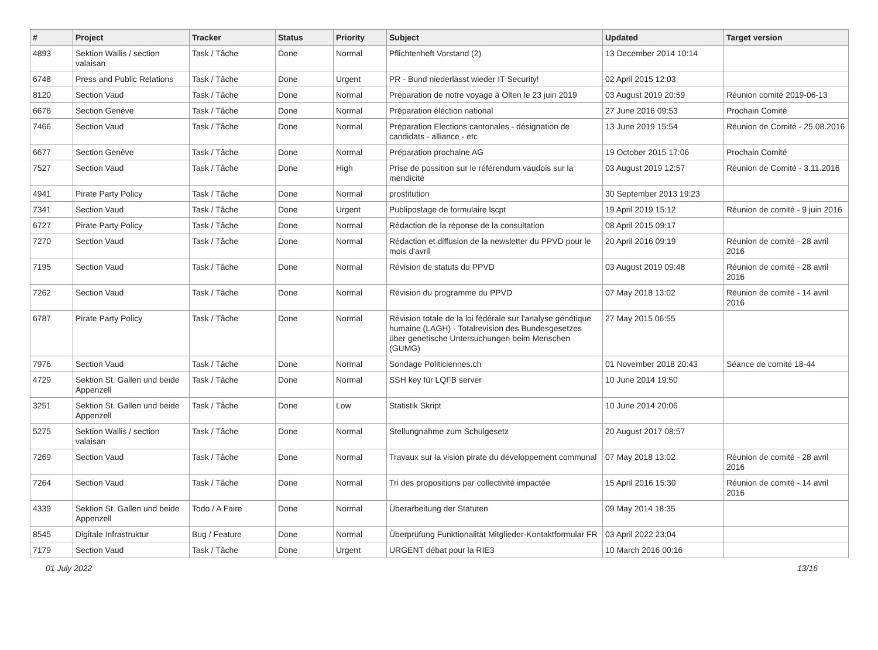| # | Project | Tracker | Status | Priority | Subject | Updated | Target version |
| --- | --- | --- | --- | --- | --- | --- | --- |
| 4893 | Sektion Wallis / section valaisan | Task / Tâche | Done | Normal | Pflichtenheft Vorstand (2) | 13 December 2014 10:14 | |
| 6748 | Press and Public Relations | Task / Tâche | Done | Urgent | PR - Bund niederlässt wieder IT Security! | 02 April 2015 12:03 | |
| 8120 | Section Vaud | Task / Tâche | Done | Normal | Préparation de notre voyage à Olten le 23 juin 2019 | 03 August 2019 20:59 | Réunion comité 2019-06-13 |
| 6676 | Section Genève | Task / Tâche | Done | Normal | Préparation éléction national | 27 June 2016 09:53 | Prochain Comité |
| 7466 | Section Vaud | Task / Tâche | Done | Normal | Préparation Elections cantonales - désignation de candidats - alliance - etc | 13 June 2019 15:54 | Réunion de Comité - 25.08.2016 |
| 6677 | Section Genève | Task / Tâche | Done | Normal | Préparation prochaine AG | 19 October 2015 17:06 | Prochain Comité |
| 7527 | Section Vaud | Task / Tâche | Done | High | Prise de possition sur le référendum vaudois sur la mendicité | 03 August 2019 12:57 | Réunion de Comité - 3.11.2016 |
| 4941 | Pirate Party Policy | Task / Tâche | Done | Normal | prostitution | 30 September 2013 19:23 | |
| 7341 | Section Vaud | Task / Tâche | Done | Urgent | Publipostage de formulaire lscpt | 19 April 2019 15:12 | Réunion de comité - 9 juin 2016 |
| 6727 | Pirate Party Policy | Task / Tâche | Done | Normal | Rédaction de la réponse de la consultation | 08 April 2015 09:17 | |
| 7270 | Section Vaud | Task / Tâche | Done | Normal | Rédaction et diffusion de la newsletter du PPVD pour le mois d'avril | 20 April 2016 09:19 | Réunion de comité - 28 avril 2016 |
| 7195 | Section Vaud | Task / Tâche | Done | Normal | Révision de statuts du PPVD | 03 August 2019 09:48 | Réunion de comité - 28 avril 2016 |
| 7262 | Section Vaud | Task / Tâche | Done | Normal | Révision du programme du PPVD | 07 May 2018 13:02 | Réunion de comité - 14 avril 2016 |
| 6787 | Pirate Party Policy | Task / Tâche | Done | Normal | Révision totale de la loi fédérale sur l'analyse génétique humaine (LAGH) - Totalrevision des Bundesgesetzes über genetische Untersuchungen beim Menschen (GUMG) | 27 May 2015 06:55 | |
| 7976 | Section Vaud | Task / Tâche | Done | Normal | Sondage Politiciennes.ch | 01 November 2018 20:43 | Séance de comité 18-44 |
| 4729 | Sektion St. Gallen und beide Appenzell | Task / Tâche | Done | Normal | SSH key für LQFB server | 10 June 2014 19:50 | |
| 3251 | Sektion St. Gallen und beide Appenzell | Task / Tâche | Done | Low | Statistik Skript | 10 June 2014 20:06 | |
| 5275 | Sektion Wallis / section valaisan | Task / Tâche | Done | Normal | Stellungnahme zum Schulgesetz | 20 August 2017 08:57 | |
| 7269 | Section Vaud | Task / Tâche | Done | Normal | Travaux sur la vision pirate du développement communal | 07 May 2018 13:02 | Réunion de comité - 28 avril 2016 |
| 7264 | Section Vaud | Task / Tâche | Done | Normal | Tri des propositions par collectivité impactée | 15 April 2016 15:30 | Réunion de comité - 14 avril 2016 |
| 4339 | Sektion St. Gallen und beide Appenzell | Todo / A Faire | Done | Normal | Überarbeitung der Statuten | 09 May 2014 18:35 | |
| 8545 | Digitale Infrastruktur | Bug / Feature | Done | Normal | Überprüfung Funktionalität Mitglieder-Kontaktformular FR | 03 April 2022 23:04 | |
| 7179 | Section Vaud | Task / Tâche | Done | Urgent | URGENT débat pour la RIE3 | 10 March 2016 00:16 | |
01 July 2022 13/16